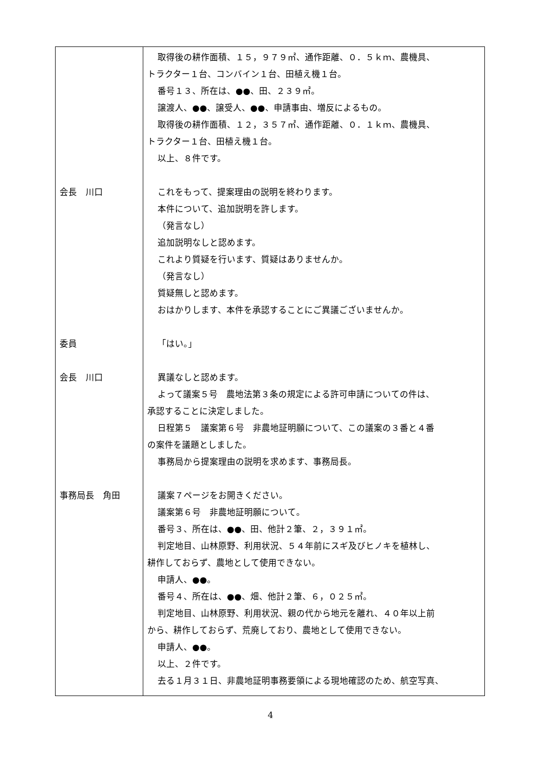| 会長 川口 委員 会長 川口 事務局長 角田 | 取得後の耕作面積、１５，９７９㎡、通作距離、０．５ｋｍ、農機具、 トラクター１台、コンバイン１台、田植え機１台。 番号１３、所在は、●●、田、２３９㎡。 譲渡人、●●、譲受人、●●、申請事由、増反によるもの。 取得後の耕作面積、１２，３５７㎡、通作距離、０．１ｋｍ、農機具、 トラクター１台、田植え機１台。 以上、８件です。 これをもって、提案理由の説明を終わります。 本件について、追加説明を許します。 （発言なし） 追加説明なしと認めます。 これより質疑を行います、質疑はありませんか。 （発言なし） 質疑無しと認めます。 おはかりします、本件を承認することにご異議ございませんか。 「はい。」 異議なしと認めます。 よって議案５号 農地法第３条の規定による許可申請についての件は、 承認することに決定しました。 日程第５ 議案第６号 非農地証明願について、この議案の３番と４番 の案件を議題としました。 事務局から提案理由の説明を求めます、事務局長。 議案７ページをお開きください。 議案第６号 非農地証明願について。 番号３、所在は、●●、田、他計２筆、２，３９１㎡。 判定地目、山林原野、利用状況、５４年前にスギ及びヒノキを植林し、 耕作しておらず、農地として使用できない。 申請人、●●。 番号４、所在は、●●、畑、他計２筆、６，０２５㎡。 判定地目、山林原野、利用状況、親の代から地元を離れ、４０年以上前 から、耕作しておらず、荒廃しており、農地として使用できない。 申請人、●●。 以上、２件です。 去る１月３１日、非農地証明事務要領による現地確認のため、航空写真、 |
4